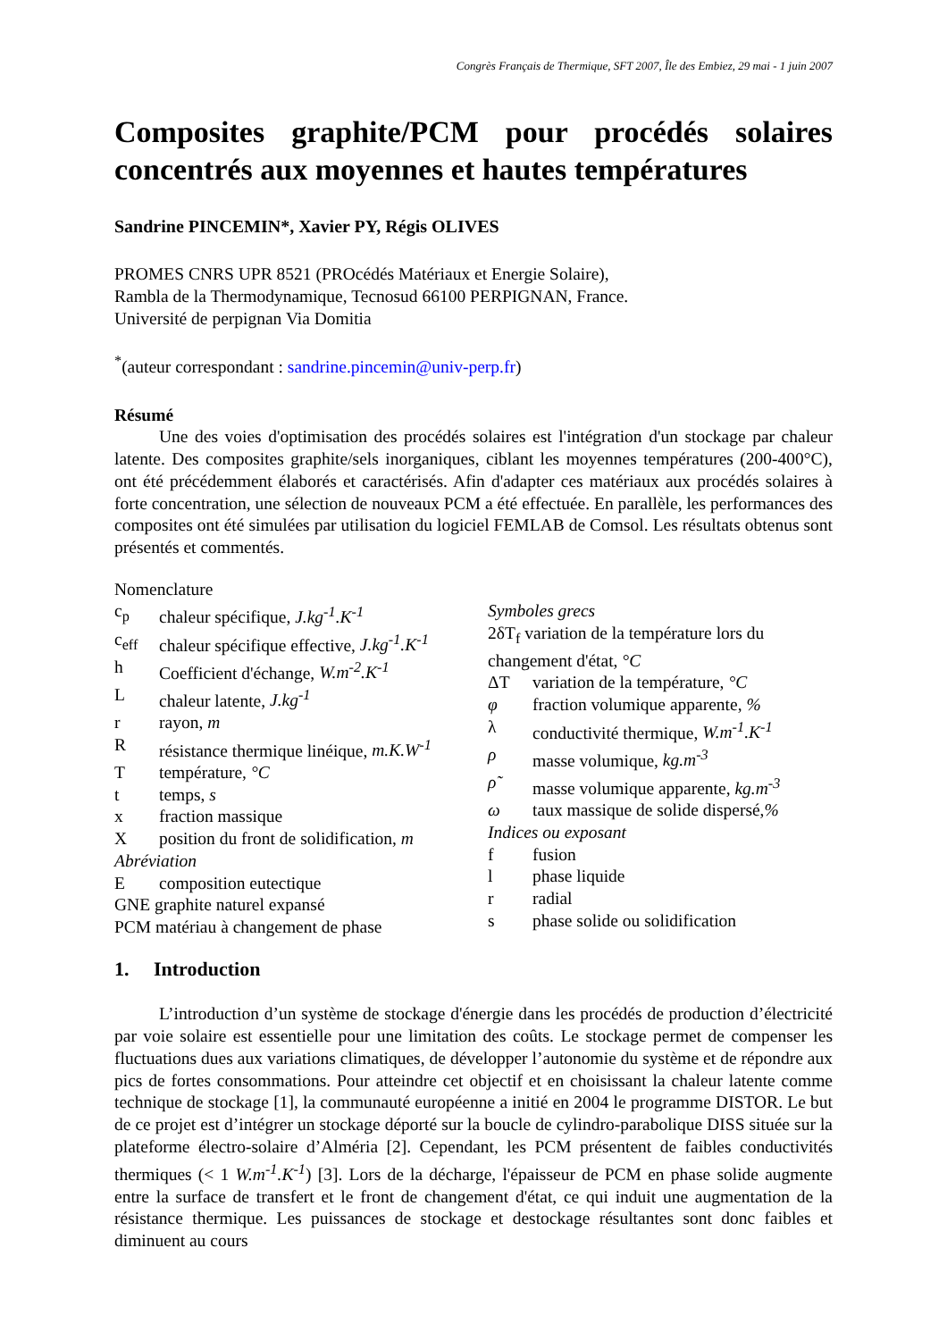Congrès Français de Thermique, SFT 2007, Île des Embiez, 29 mai - 1 juin 2007
Composites graphite/PCM pour procédés solaires concentrés aux moyennes et hautes températures
Sandrine PINCEMIN*, Xavier PY, Régis OLIVES
PROMES CNRS UPR 8521 (PROcédés Matériaux et Energie Solaire),
Rambla de la Thermodynamique, Tecnosud 66100 PERPIGNAN, France.
Université de perpignan Via Domitia
<sup>*</sup> (auteur correspondant : sandrine.pincemin@univ-perp.fr)
Résumé
Une des voies d'optimisation des procédés solaires est l'intégration d'un stockage par chaleur latente. Des composites graphite/sels inorganiques, ciblant les moyennes températures (200-400°C), ont été précédemment élaborés et caractérisés. Afin d'adapter ces matériaux aux procédés solaires à forte concentration, une sélection de nouveaux PCM a été effectuée. En parallèle, les performances des composites ont été simulées par utilisation du logiciel FEMLAB de Comsol. Les résultats obtenus sont présentés et commentés.
Nomenclature
c<sub>p</sub> chaleur spécifique, J.kg<sup>-1</sup>.K<sup>-1</sup>
c<sub>eff</sub> chaleur spécifique effective, J.kg<sup>-1</sup>.K<sup>-1</sup>
h Coefficient d'échange, W.m<sup>-2</sup>.K<sup>-1</sup>
Lchaleur latente, J.kg<sup>-1</sup>
r rayon, m
Rrésistance thermique linéique, m.K.W<sup>-1</sup>
Ttempérature, °C
t temps, s
x fraction massique
Xposition du front de solidification, m
Abréviation
Ecomposition eutectique
GNE graphite naturel expansé
PCM matériau à changement de phase
Symboles grecs
2δT<sub>f</sub> variation de la température lors du changement d'état, °C
ΔT variation de la température, °C
φ fraction volumique apparente, %
λ conductivité thermique, W.m<sup>-1</sup>.K<sup>-1</sup>
ρ masse volumique, kg.m<sup>-3</sup>
ρ̃ masse volumique apparente, kg.m<sup>-3</sup>
ω taux massique de solide dispersé,%
Indices ou exposant
f fusion
l phase liquide
r radial
s phase solide ou solidification
1. Introduction
L’introduction d’un système de stockage d'énergie dans les procédés de production d’électricité par voie solaire est essentielle pour une limitation des coûts. Le stockage permet de compenser les fluctuations dues aux variations climatiques, de développer l’autonomie du système et de répondre aux pics de fortes consommations. Pour atteindre cet objectif et en choisissant la chaleur latente comme technique de stockage [1], la communauté européenne a initié en 2004 le programme DISTOR. Le but de ce projet est d’intégrer un stockage déporté sur la boucle de cylindro-parabolique DISS située sur la plateforme électro-solaire d’Alméria [2]. Cependant, les PCM présentent de faibles conductivités thermiques (< 1 W.m<sup>-1</sup>.K<sup>-1</sup>) [3]. Lors de la décharge, l'épaisseur de PCM en phase solide augmente entre la surface de transfert et le front de changement d'état, ce qui induit une augmentation de la résistance thermique. Les puissances de stockage et destockage résultantes sont donc faibles et diminuent au cours